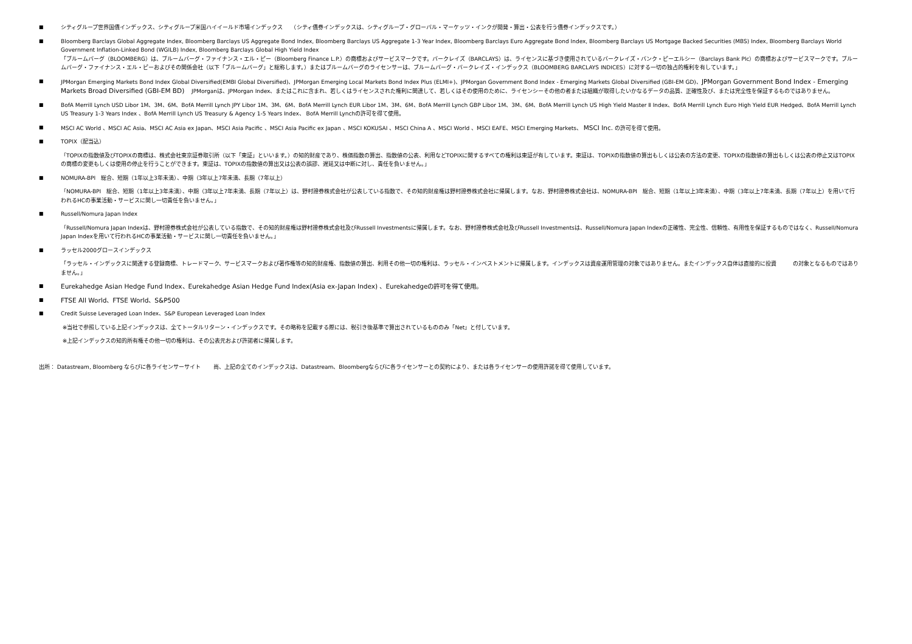■ シティグループ世界国債インデックス、シティグループ米国ハイイールド市場インデックス　　（シティ債券インデックスは、シティグループ・グローバル・マーケッツ・インクが開発・算出・公表を行う債券インデックスです。）
■ Bloomberg Barclays Global Aggregate Index, Bloomberg Barclays US Aggregate Bond Index, Bloomberg Barclays US Aggregate 1-3 Year Index, Bloomberg Barclays Euro Aggregate Bond Index, Bloomberg Barclays US Mortgage Backed Securities (MBS) Index, Bloomberg Barclays World Government Inflation-Linked Bond (WGILB) Index, Bloomberg Barclays Global High Yield Index
「ブルームバーグ（BLOOMBERG）は、ブルームバーグ・ファイナンス・エル・ピー（Bloomberg Finance L.P.）の商標およびサービスマークです。バークレイズ（BARCLAYS）は、ライセンスに基づき使用されているバークレイズ・バンク・ピーエルシー（Barclays Bank Plc）の商標およびサービスマークです。ブルームバーグ・ファイナンス・エル・ピーおよびその関係会社（以下「ブルームバーグ」と総称します。）またはブルームバーグのライセンサーは、ブルームバーグ・バークレイズ・インデックス（BLOOMBERG BARCLAYS INDICES）に対する一切の独占的権利を有しています。」
■ JPMorgan Emerging Markets Bond Index Global Diversified(EMBI Global Diversified)、JPMorgan Emerging Local Markets Bond Index Plus (ELMI+)、JPMorgan Government Bond Index - Emerging Markets Global Diversified (GBI-EM GD)、JPMorgan Government Bond Index - Emerging Markets Broad Diversified (GBI-EM BD)　 JPMorganは、JPMorgan Index、またはこれに含まれ、若しくはライセンスされた権利に関連して、若しくはその使用のために、ライセンシーその他の者または組織が取得したいかなるデータの品質、正確性及び、または完全性を保証するものではありません。
■ BofA Merrill Lynch USD Libor 1M、3M、6M、BofA Merrill Lynch JPY Libor 1M、3M、6M、BofA Merrill Lynch EUR Libor 1M、3M、6M、BofA Merrill Lynch GBP Libor 1M、3M、6M、BofA Merrill Lynch US High Yield Master Ⅱ Index、BofA Merrill Lynch Euro High Yield EUR Hedged、BofA Merrill Lynch US Treasury 1-3 Years Index 、BofA Merrill Lynch US Treasury & Agency 1-5 Years Index、 BofA Merrill Lynchの許可を得て使用。
■ MSCI AC World 、MSCI AC Asia、MSCI AC Asia ex Japan、MSCI Asia Pacific 、MSCI Asia Pacific ex Japan 、MSCI KOKUSAI 、MSCI China A 、MSCI World 、MSCI EAFE、MSCI Emerging Markets、 MSCI Inc. の許可を得て使用。
■ TOPIX（配当込）
「TOPIXの指数値及びTOPIXの商標は、株式会社東京証券取引所（以下「東証」といいます。）の知的財産であり、株価指数の算出、指数値の公表、利用などTOPIXに関するすべての権利は東証が有しています。東証は、TOPIXの指数値の算出もしくは公表の方法の変更、TOPIXの指数値の算出もしくは公表の停止又はTOPIXの商標の変更もしくは使用の停止を行うことができます。東証は、TOPIXの指数値の算出又は公表の誤謬、遅延又は中断に対し、責任を負いません。」
■ NOMURA-BPI　総合、短期（1年以上3年未満）、中期（3年以上7年未満、長期（7年以上）
「NOMURA-BPI　総合、短期（1年以上3年未満）、中期（3年以上7年未満、長期（7年以上）は、野村證券株式会社が公表している指数で、その知的財産権は野村證券株式会社に帰属します。なお、野村證券株式会社は、NOMURA-BPI　総合、短期（1年以上3年未満）、中期（3年以上7年未満、長期（7年以上）を用いて行われるHCの事業活動・サービスに関し一切責任を負いません。」
■ Russell/Nomura Japan Index
「Russell/Nomura Japan Indexは、野村證券株式会社が公表している指数で、その知的財産権は野村證券株式会社及びRussell Investmentsに帰属します。なお、野村證券株式会社及びRussell Investmentsは、Russell/Nomura Japan Indexの正確性、完全性、信頼性、有用性を保証するものではなく、Russell/Nomura Japan Indexを用いて行われるHCの事業活動・サービスに関し一切責任を負いません。」
■ ラッセル2000グロースインデックス
「ラッセル・インデックスに関連する登録商標、トレードマーク、サービスマークおよび著作権等の知的財産権、指数値の算出、利用その他一切の権利は、ラッセル・インベストメントに帰属します。インデックスは資産運用管理の対象ではありません。またインデックス自体は直接的に投資　　　の対象となるものではありません。」
■
Eurekahedge Asian Hedge Fund Index、Eurekahedge Asian Hedge Fund Index(Asia ex-Japan Index) 、Eurekahedgeの許可を得て使用。
■
FTSE All World、FTSE World、S&P500
■ Credit Suisse Leveraged Loan Index、S&P European Leveraged Loan Index
※当社で参照している上記インデックスは、全てトータルリターン・インデックスです。その略称を記載する際には、税引き後基準で算出されているもののみ「Net」と付しています。
※上記インデックスの知的所有権その他一切の権利は、その公表元および許諾者に帰属します。
出所： Datastream, Bloomberg ならびに各ライセンサーサイト　　 尚、上記の全てのインデックスは、Datastream、Bloombergならびに各ライセンサーとの契約により、または各ライセンサーの使用許諾を得て使用しています。